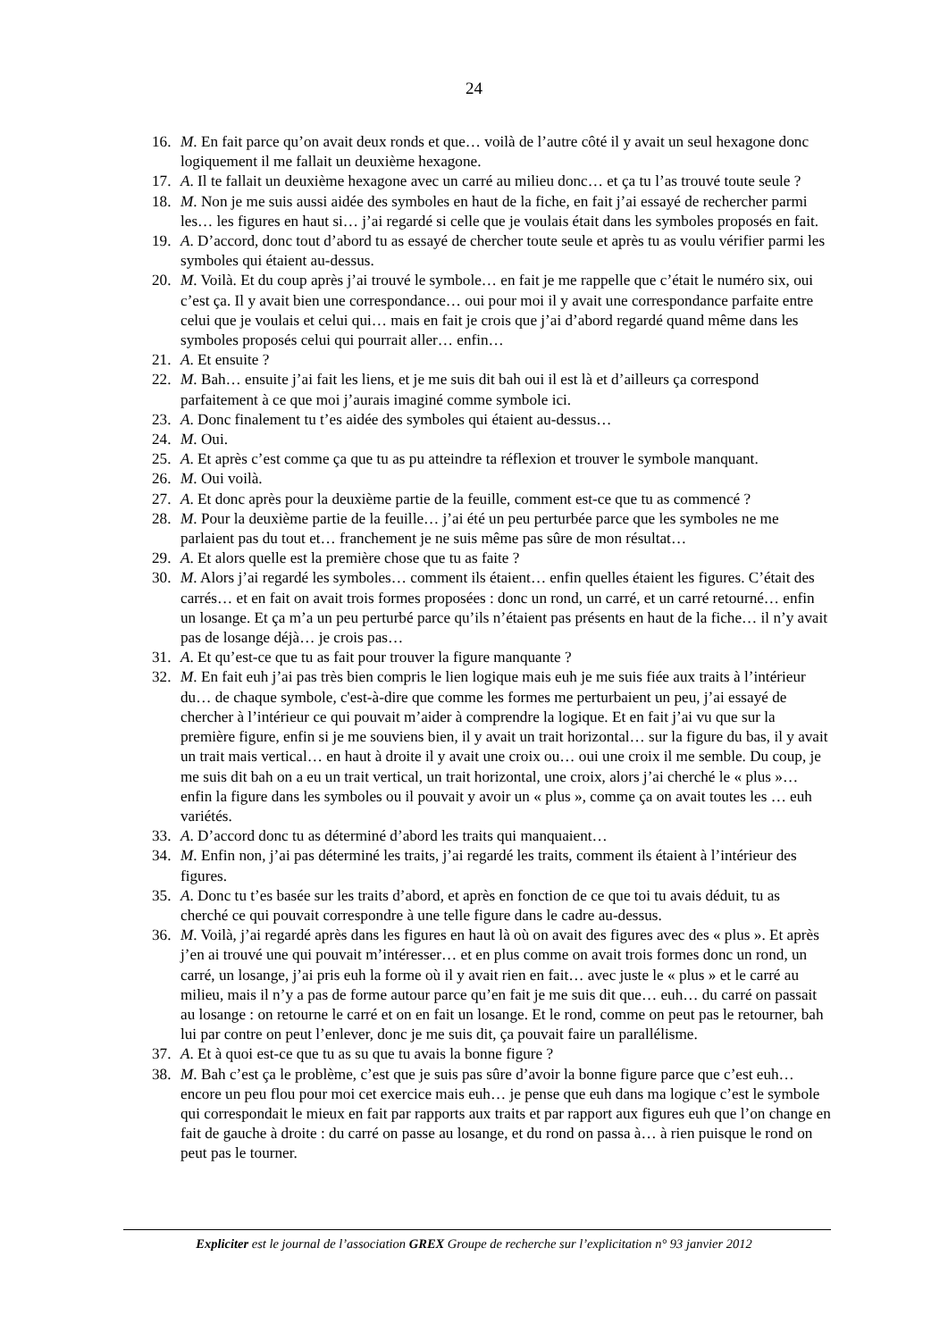24
16. M. En fait parce qu’on avait deux ronds et que… voilà de l’autre côté il y avait un seul hexagone donc logiquement il me fallait un deuxième hexagone.
17. A. Il te fallait un deuxième hexagone avec un carré au milieu donc… et ça tu l’as trouvé toute seule ?
18. M. Non je me suis aussi aidée des symboles en haut de la fiche, en fait j’ai essayé de rechercher parmi les… les figures en haut si… j’ai regardé si celle que je voulais était dans les symboles proposés en fait.
19. A. D’accord, donc tout d’abord tu as essayé de chercher toute seule et après tu as voulu vérifier parmi les symboles qui étaient au-dessus.
20. M. Voilà. Et du coup après j’ai trouvé le symbole… en fait je me rappelle que c’était le numéro six, oui c’est ça. Il y avait bien une correspondance… oui pour moi il y avait une correspondance parfaite entre celui que je voulais et celui qui… mais en fait je crois que j’ai d’abord regardé quand même dans les symboles proposés celui qui pourrait aller… enfin…
21. A. Et ensuite ?
22. M. Bah… ensuite j’ai fait les liens, et je me suis dit bah oui il est là et d’ailleurs ça correspond parfaitement à ce que moi j’aurais imaginé comme symbole ici.
23. A. Donc finalement tu t’es aidée des symboles qui étaient au-dessus…
24. M. Oui.
25. A. Et après c’est comme ça que tu as pu atteindre ta réflexion et trouver le symbole manquant.
26. M. Oui voilà.
27. A. Et donc après pour la deuxième partie de la feuille, comment est-ce que tu as commencé ?
28. M. Pour la deuxième partie de la feuille… j’ai été un peu perturbée parce que les symboles ne me parlaient pas du tout et… franchement je ne suis même pas sûre de mon résultat…
29. A. Et alors quelle est la première chose que tu as faite ?
30. M. Alors j’ai regardé les symboles… comment ils étaient… enfin quelles étaient les figures. C’était des carrés… et en fait on avait trois formes proposées : donc un rond, un carré, et un carré retourné… enfin un losange. Et ça m’a un peu perturbé parce qu’ils n’étaient pas présents en haut de la fiche… il n’y avait pas de losange déjà… je crois pas…
31. A. Et qu’est-ce que tu as fait pour trouver la figure manquante ?
32. M. En fait euh j’ai pas très bien compris le lien logique mais euh je me suis fiée aux traits à l’intérieur du… de chaque symbole, c'est-à-dire que comme les formes me perturbaient un peu, j’ai essayé de chercher à l’intérieur ce qui pouvait m’aider à comprendre la logique. Et en fait j’ai vu que sur la première figure, enfin si je me souviens bien, il y avait un trait horizontal… sur la figure du bas, il y avait un trait mais vertical… en haut à droite il y avait une croix ou… oui une croix il me semble. Du coup, je me suis dit bah on a eu un trait vertical, un trait horizontal, une croix, alors j’ai cherché le « plus »… enfin la figure dans les symboles ou il pouvait y avoir un « plus », comme ça on avait toutes les … euh variétés.
33. A. D’accord donc tu as déterminé d’abord les traits qui manquaient…
34. M. Enfin non, j’ai pas déterminé les traits, j’ai regardé les traits, comment ils étaient à l’intérieur des figures.
35. A. Donc tu t’es basée sur les traits d’abord, et après en fonction de ce que toi tu avais déduit, tu as cherché ce qui pouvait correspondre à une telle figure dans le cadre au-dessus.
36. M. Voilà, j’ai regardé après dans les figures en haut là où on avait des figures avec des « plus ». Et après j’en ai trouvé une qui pouvait m’intéresser… et en plus comme on avait trois formes donc un rond, un carré, un losange, j’ai pris euh la forme où il y avait rien en fait… avec juste le « plus » et le carré au milieu, mais il n’y a pas de forme autour parce qu’en fait je me suis dit que… euh… du carré on passait au losange : on retourne le carré et on en fait un losange. Et le rond, comme on peut pas le retourner, bah lui par contre on peut l’enlever, donc je me suis dit, ça pouvait faire un parallélisme.
37. A. Et à quoi est-ce que tu as su que tu avais la bonne figure ?
38. M. Bah c’est ça le problème, c’est que je suis pas sûre d’avoir la bonne figure parce que c’est euh… encore un peu flou pour moi cet exercice mais euh… je pense que euh dans ma logique c’est le symbole qui correspondait le mieux en fait par rapports aux traits et par rapport aux figures euh que l’on change en fait de gauche à droite : du carré on passe au losange, et du rond on passa à… à rien puisque le rond on peut pas le tourner.
Expliciter est le journal de l’association GREX Groupe de recherche sur l’explicitation n° 93 janvier 2012